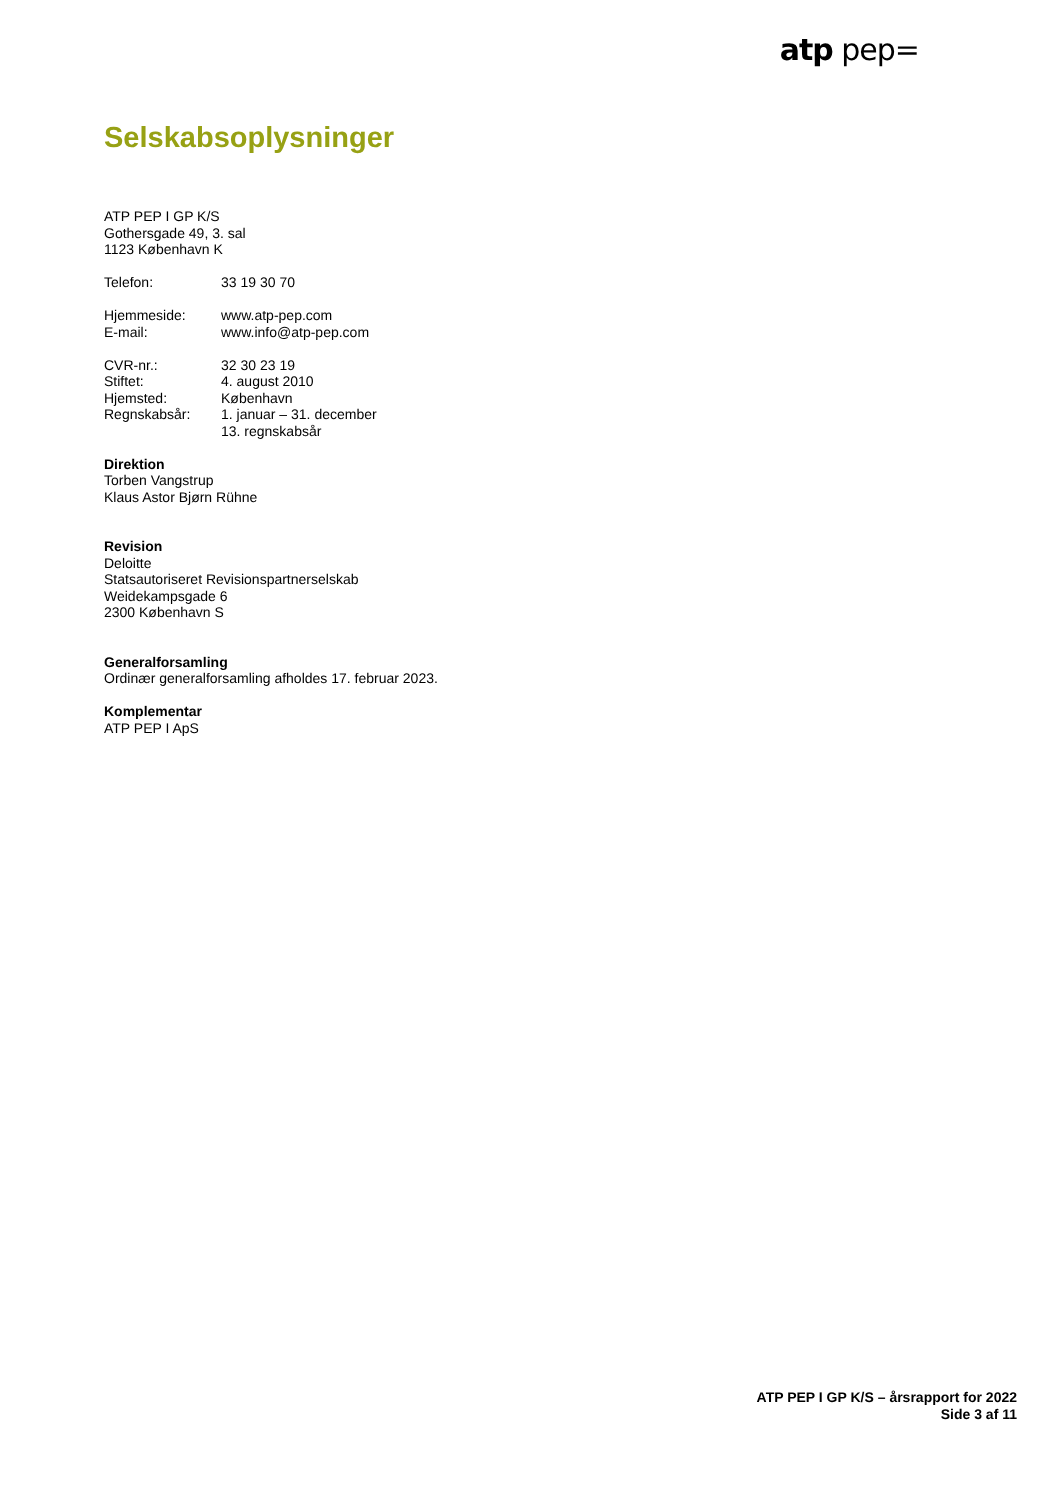atp pep=
Selskabsoplysninger
ATP PEP I GP K/S
Gothersgade 49, 3. sal
1123 København K
Telefon: 33 19 30 70
Hjemmeside: www.atp-pep.com
E-mail: www.info@atp-pep.com
CVR-nr.: 32 30 23 19
Stiftet: 4. august 2010
Hjemsted: København
Regnskabsår: 1. januar – 31. december
13. regnskabsår
Direktion
Torben Vangstrup
Klaus Astor Bjørn Rühne
Revision
Deloitte
Statsautoriseret Revisionspartnerselskab
Weidekampsgade 6
2300 København S
Generalforsamling
Ordinær generalforsamling afholdes 17. februar 2023.
Komplementar
ATP PEP I ApS
ATP PEP I GP K/S – årsrapport for 2022
Side 3 af 11